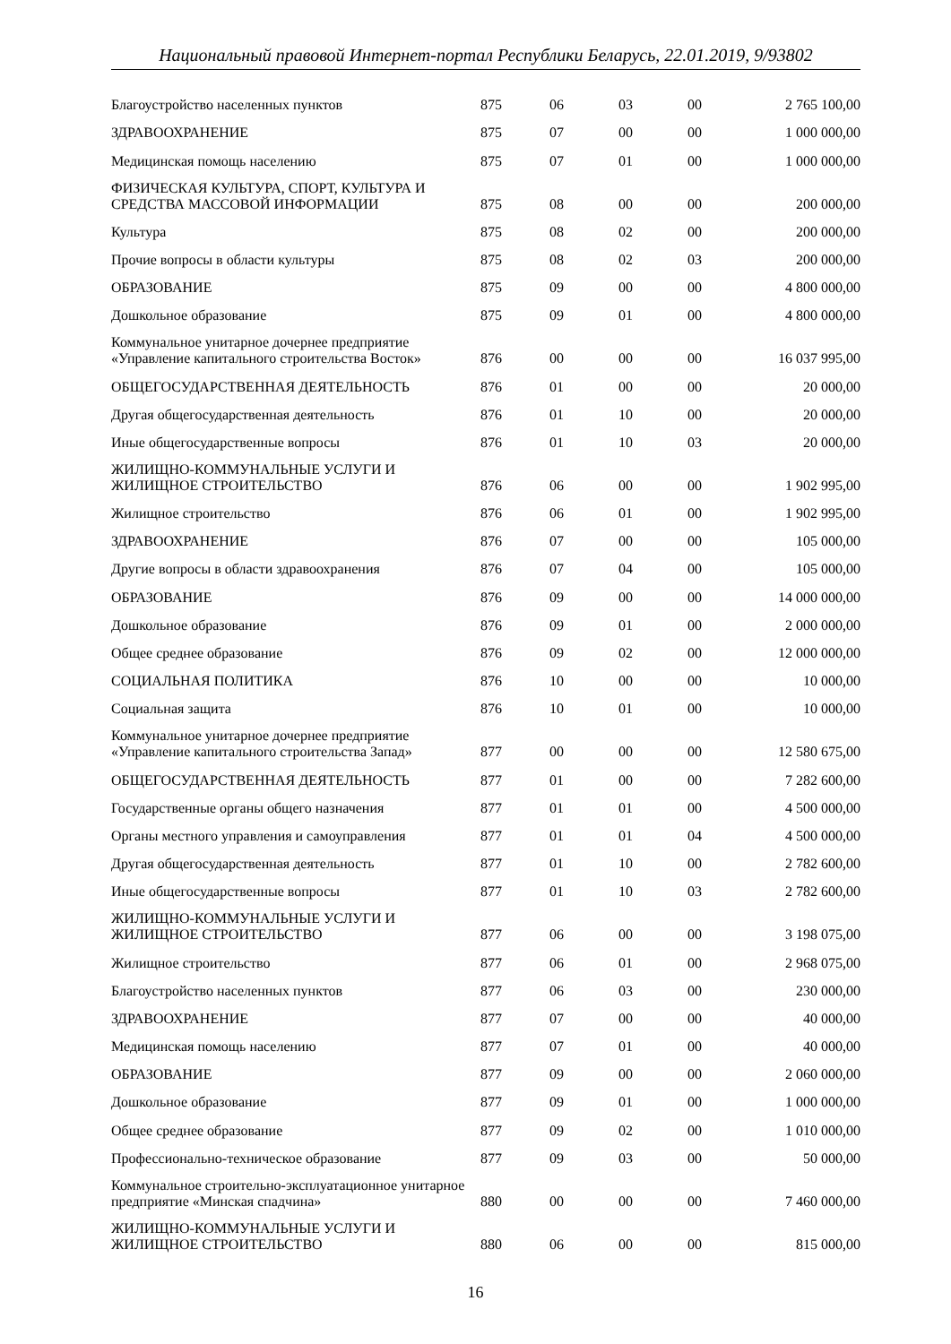Национальный правовой Интернет-портал Республики Беларусь, 22.01.2019, 9/93802
| Благоустройство населенных пунктов | 875 | 06 | 03 | 00 | 2 765 100,00 |
| ЗДРАВООХРАНЕНИЕ | 875 | 07 | 00 | 00 | 1 000 000,00 |
| Медицинская помощь населению | 875 | 07 | 01 | 00 | 1 000 000,00 |
| ФИЗИЧЕСКАЯ КУЛЬТУРА, СПОРТ, КУЛЬТУРА И СРЕДСТВА МАССОВОЙ ИНФОРМАЦИИ | 875 | 08 | 00 | 00 | 200 000,00 |
| Культура | 875 | 08 | 02 | 00 | 200 000,00 |
| Прочие вопросы в области культуры | 875 | 08 | 02 | 03 | 200 000,00 |
| ОБРАЗОВАНИЕ | 875 | 09 | 00 | 00 | 4 800 000,00 |
| Дошкольное образование | 875 | 09 | 01 | 00 | 4 800 000,00 |
| Коммунальное унитарное дочернее предприятие «Управление капитального строительства Восток» | 876 | 00 | 00 | 00 | 16 037 995,00 |
| ОБЩЕГОСУДАРСТВЕННАЯ ДЕЯТЕЛЬНОСТЬ | 876 | 01 | 00 | 00 | 20 000,00 |
| Другая общегосударственная деятельность | 876 | 01 | 10 | 00 | 20 000,00 |
| Иные общегосударственные вопросы | 876 | 01 | 10 | 03 | 20 000,00 |
| ЖИЛИЩНО-КОММУНАЛЬНЫЕ УСЛУГИ И ЖИЛИЩНОЕ СТРОИТЕЛЬСТВО | 876 | 06 | 00 | 00 | 1 902 995,00 |
| Жилищное строительство | 876 | 06 | 01 | 00 | 1 902 995,00 |
| ЗДРАВООХРАНЕНИЕ | 876 | 07 | 00 | 00 | 105 000,00 |
| Другие вопросы в области здравоохранения | 876 | 07 | 04 | 00 | 105 000,00 |
| ОБРАЗОВАНИЕ | 876 | 09 | 00 | 00 | 14 000 000,00 |
| Дошкольное образование | 876 | 09 | 01 | 00 | 2 000 000,00 |
| Общее среднее образование | 876 | 09 | 02 | 00 | 12 000 000,00 |
| СОЦИАЛЬНАЯ ПОЛИТИКА | 876 | 10 | 00 | 00 | 10 000,00 |
| Социальная защита | 876 | 10 | 01 | 00 | 10 000,00 |
| Коммунальное унитарное дочернее предприятие «Управление капитального строительства Запад» | 877 | 00 | 00 | 00 | 12 580 675,00 |
| ОБЩЕГОСУДАРСТВЕННАЯ ДЕЯТЕЛЬНОСТЬ | 877 | 01 | 00 | 00 | 7 282 600,00 |
| Государственные органы общего назначения | 877 | 01 | 01 | 00 | 4 500 000,00 |
| Органы местного управления и самоуправления | 877 | 01 | 01 | 04 | 4 500 000,00 |
| Другая общегосударственная деятельность | 877 | 01 | 10 | 00 | 2 782 600,00 |
| Иные общегосударственные вопросы | 877 | 01 | 10 | 03 | 2 782 600,00 |
| ЖИЛИЩНО-КОММУНАЛЬНЫЕ УСЛУГИ И ЖИЛИЩНОЕ СТРОИТЕЛЬСТВО | 877 | 06 | 00 | 00 | 3 198 075,00 |
| Жилищное строительство | 877 | 06 | 01 | 00 | 2 968 075,00 |
| Благоустройство населенных пунктов | 877 | 06 | 03 | 00 | 230 000,00 |
| ЗДРАВООХРАНЕНИЕ | 877 | 07 | 00 | 00 | 40 000,00 |
| Медицинская помощь населению | 877 | 07 | 01 | 00 | 40 000,00 |
| ОБРАЗОВАНИЕ | 877 | 09 | 00 | 00 | 2 060 000,00 |
| Дошкольное образование | 877 | 09 | 01 | 00 | 1 000 000,00 |
| Общее среднее образование | 877 | 09 | 02 | 00 | 1 010 000,00 |
| Профессионально-техническое образование | 877 | 09 | 03 | 00 | 50 000,00 |
| Коммунальное строительно-эксплуатационное унитарное предприятие «Минская спадчина» | 880 | 00 | 00 | 00 | 7 460 000,00 |
| ЖИЛИЩНО-КОММУНАЛЬНЫЕ УСЛУГИ И ЖИЛИЩНОЕ СТРОИТЕЛЬСТВО | 880 | 06 | 00 | 00 | 815 000,00 |
16